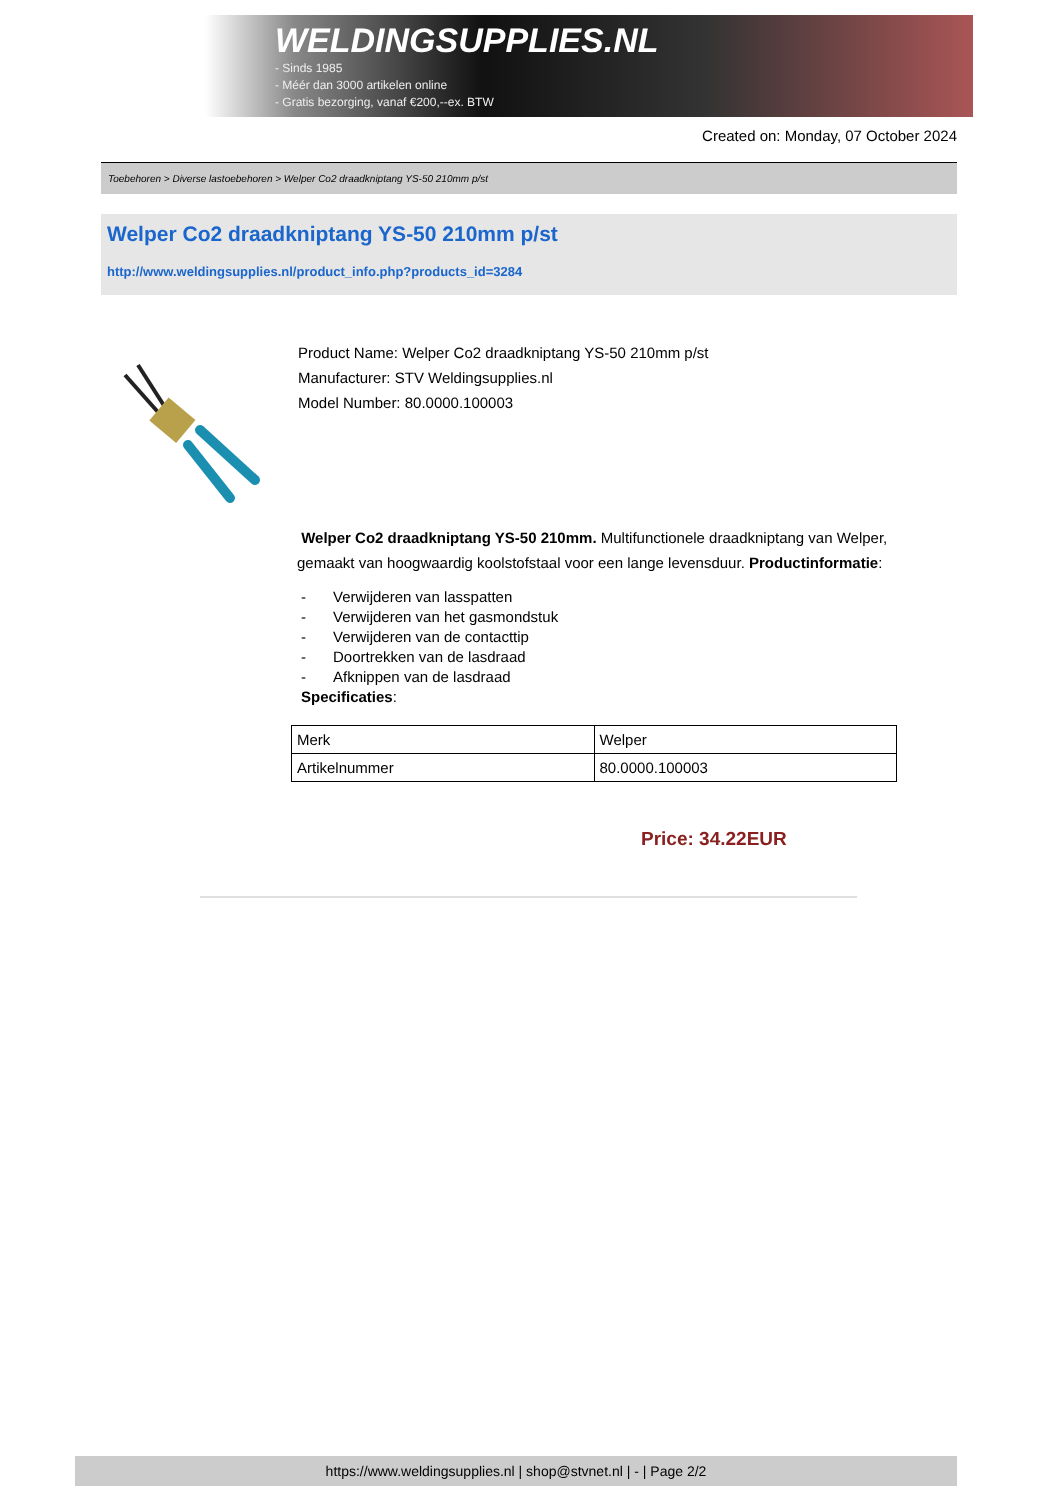WELDINGSUPPLIES.NL
- Sinds 1985
- Méér dan 3000 artikelen online
- Gratis bezorging, vanaf €200,--ex. BTW
Created on: Monday, 07 October 2024
Toebehoren > Diverse lastoebehoren > Welper Co2 draadkniptang YS-50 210mm p/st
Welper Co2 draadkniptang YS-50 210mm p/st
http://www.weldingsupplies.nl/product_info.php?products_id=3284
Product Name: Welper Co2 draadkniptang YS-50 210mm p/st
Manufacturer: STV Weldingsupplies.nl
Model Number: 80.0000.100003
Welper Co2 draadkniptang YS-50 210mm. Multifunctionele draadkniptang van Welper, gemaakt van hoogwaardig koolstofstaal voor een lange levensduur. Productinformatie:
- Verwijderen van lasspatten
- Verwijderen van het gasmondstuk
- Verwijderen van de contacttip
- Doortrekken van de lasdraad
- Afknippen van de lasdraad
Specificaties:
| Merk | Welper |
| Artikelnummer | 80.0000.100003 |
Price: 34.22EUR
https://www.weldingsupplies.nl | shop@stvnet.nl | - | Page 2/2